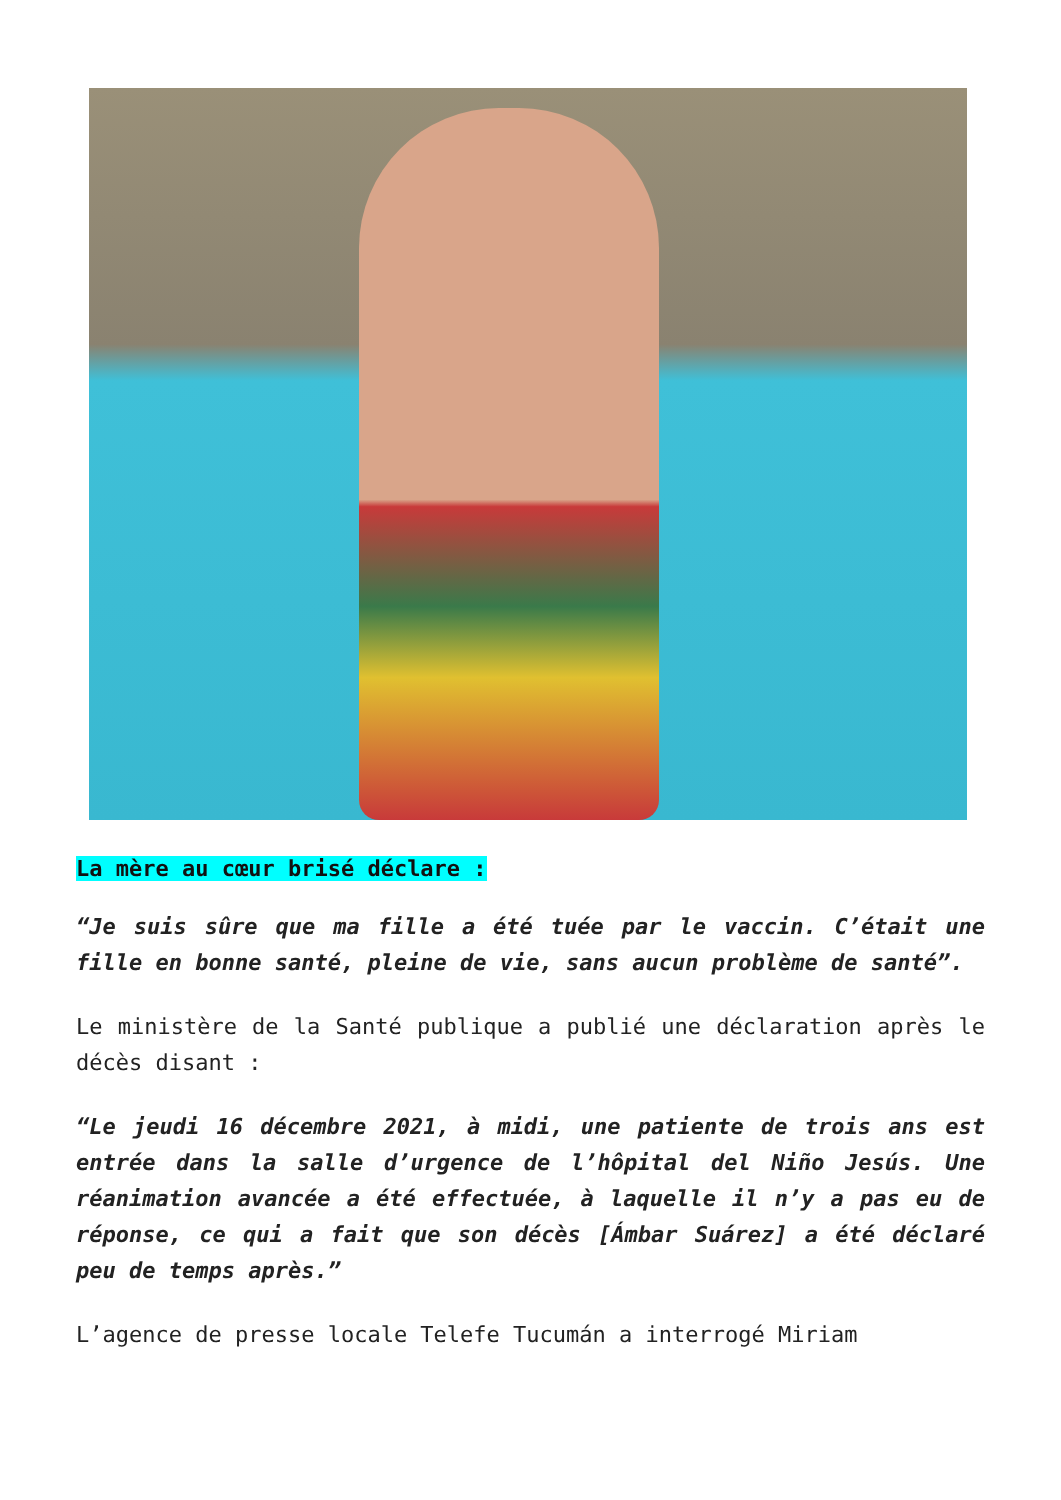La mère au cœur brisé déclare :
“Je suis sûre que ma fille a été tuée par le vaccin. C’était une fille en bonne santé, pleine de vie, sans aucun problème de santé”.
Le ministère de la Santé publique a publié une déclaration après le décès disant :
“Le jeudi 16 décembre 2021, à midi, une patiente de trois ans est entrée dans la salle d’urgence de l’hôpital del Niño Jesús. Une réanimation avancée a été effectuée, à laquelle il n’y a pas eu de réponse, ce qui a fait que son décès [Ámbar Suárez] a été déclaré peu de temps après.”
L’agence de presse locale Telefe Tucumán a interrogé Miriam